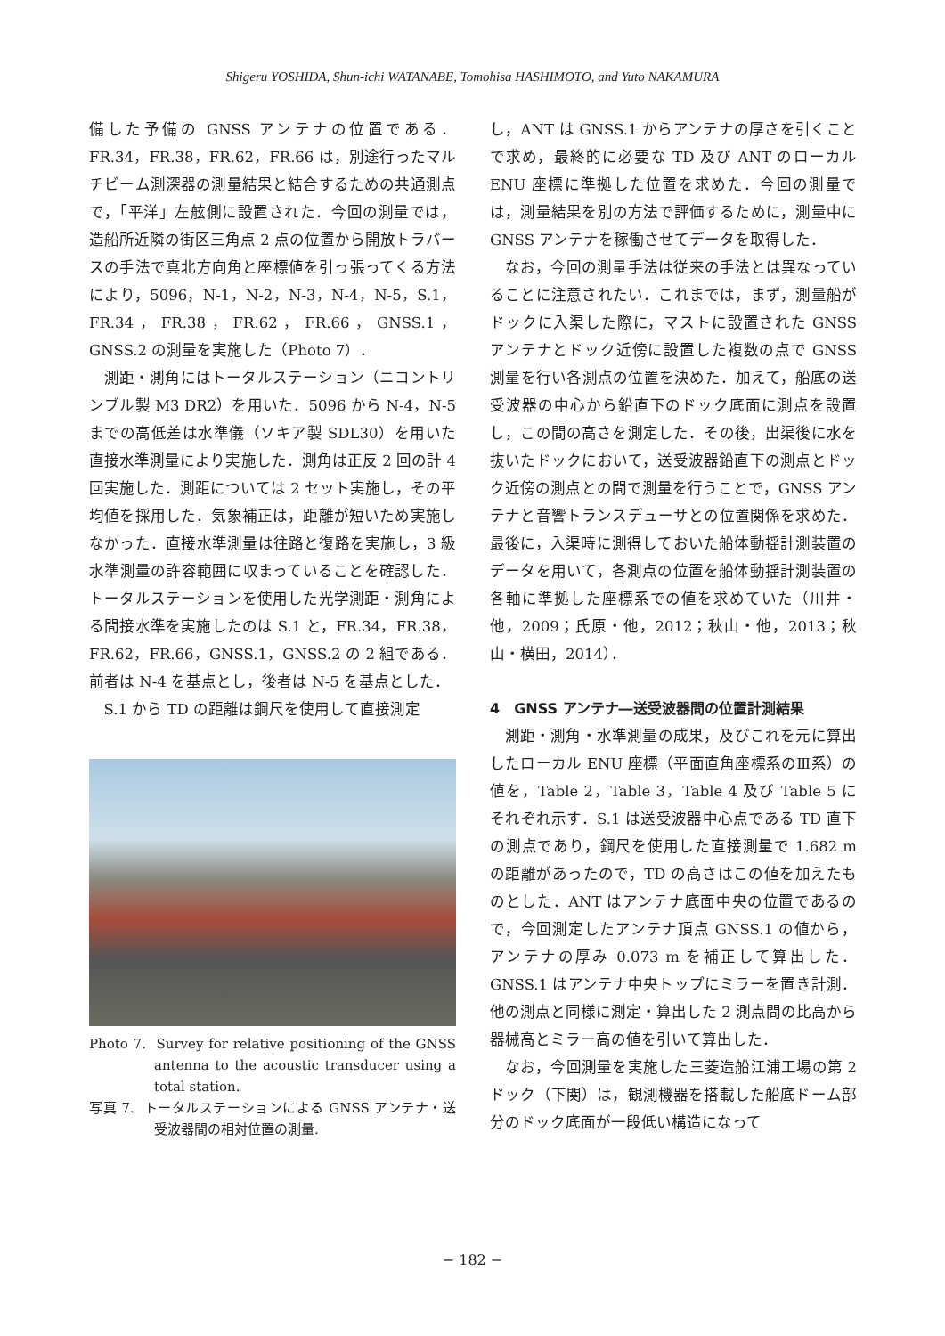Shigeru YOSHIDA, Shun-ichi WATANABE, Tomohisa HASHIMOTO, and Yuto NAKAMURA
備した予備の GNSS アンテナの位置である．FR.34，FR.38，FR.62，FR.66 は，別途行ったマルチビーム測深器の測量結果と結合するための共通測点で，「平洋」左舷側に設置された．今回の測量では，造船所近隣の街区三角点 2 点の位置から開放トラバースの手法で真北方向角と座標値を引っ張ってくる方法により，5096，N-1，N-2，N-3，N-4，N-5，S.1，FR.34，FR.38，FR.62，FR.66，GNSS.1，GNSS.2 の測量を実施した（Photo 7）．
測距・測角にはトータルステーション（ニコントリンブル製 M3 DR2）を用いた．5096 から N-4，N-5 までの高低差は水準儀（ソキア製 SDL30）を用いた直接水準測量により実施した．測角は正反 2 回の計 4 回実施した．測距については 2 セット実施し，その平均値を採用した．気象補正は，距離が短いため実施しなかった．直接水準測量は往路と復路を実施し，3 級水準測量の許容範囲に収まっていることを確認した．トータルステーションを使用した光学測距・測角による間接水準を実施したのは S.1 と，FR.34，FR.38，FR.62，FR.66，GNSS.1，GNSS.2 の 2 組である．前者は N-4 を基点とし，後者は N-5 を基点とした．
S.1 から TD の距離は鋼尺を使用して直接測定
Photo 7. Survey for relative positioning of the GNSS antenna to the acoustic transducer using a total station.
写真 7. トータルステーションによる GNSS アンテナ・送受波器間の相対位置の測量.
し，ANT は GNSS.1 からアンテナの厚さを引くことで求め，最終的に必要な TD 及び ANT のローカル ENU 座標に準拠した位置を求めた．今回の測量では，測量結果を別の方法で評価するために，測量中に GNSS アンテナを稼働させてデータを取得した．
なお，今回の測量手法は従来の手法とは異なっていることに注意されたい．これまでは，まず，測量船がドックに入渠した際に，マストに設置された GNSS アンテナとドック近傍に設置した複数の点で GNSS 測量を行い各測点の位置を決めた．加えて，船底の送受波器の中心から鉛直下のドック底面に測点を設置し，この間の高さを測定した．その後，出渠後に水を抜いたドックにおいて，送受波器鉛直下の測点とドック近傍の測点との間で測量を行うことで，GNSS アンテナと音響トランスデューサとの位置関係を求めた．最後に，入渠時に測得しておいた船体動揺計測装置のデータを用いて，各測点の位置を船体動揺計測装置の各軸に準拠した座標系での値を求めていた（川井・他，2009；氏原・他，2012；秋山・他，2013；秋山・横田，2014）．
4　GNSS アンテナ―送受波器間の位置計測結果
測距・測角・水準測量の成果，及びこれを元に算出したローカル ENU 座標（平面直角座標系のⅢ系）の値を，Table 2，Table 3，Table 4 及び Table 5 にそれぞれ示す．S.1 は送受波器中心点である TD 直下の測点であり，鋼尺を使用した直接測量で 1.682 m の距離があったので，TD の高さはこの値を加えたものとした．ANT はアンテナ底面中央の位置であるので，今回測定したアンテナ頂点 GNSS.1 の値から，アンテナの厚み 0.073 m を補正して算出した．GNSS.1 はアンテナ中央トップにミラーを置き計測．他の測点と同様に測定・算出した 2 測点間の比高から器械高とミラー高の値を引いて算出した．
なお，今回測量を実施した三菱造船江浦工場の第 2 ドック（下関）は，観測機器を搭載した船底ドーム部分のドック底面が一段低い構造になって
− 182 −